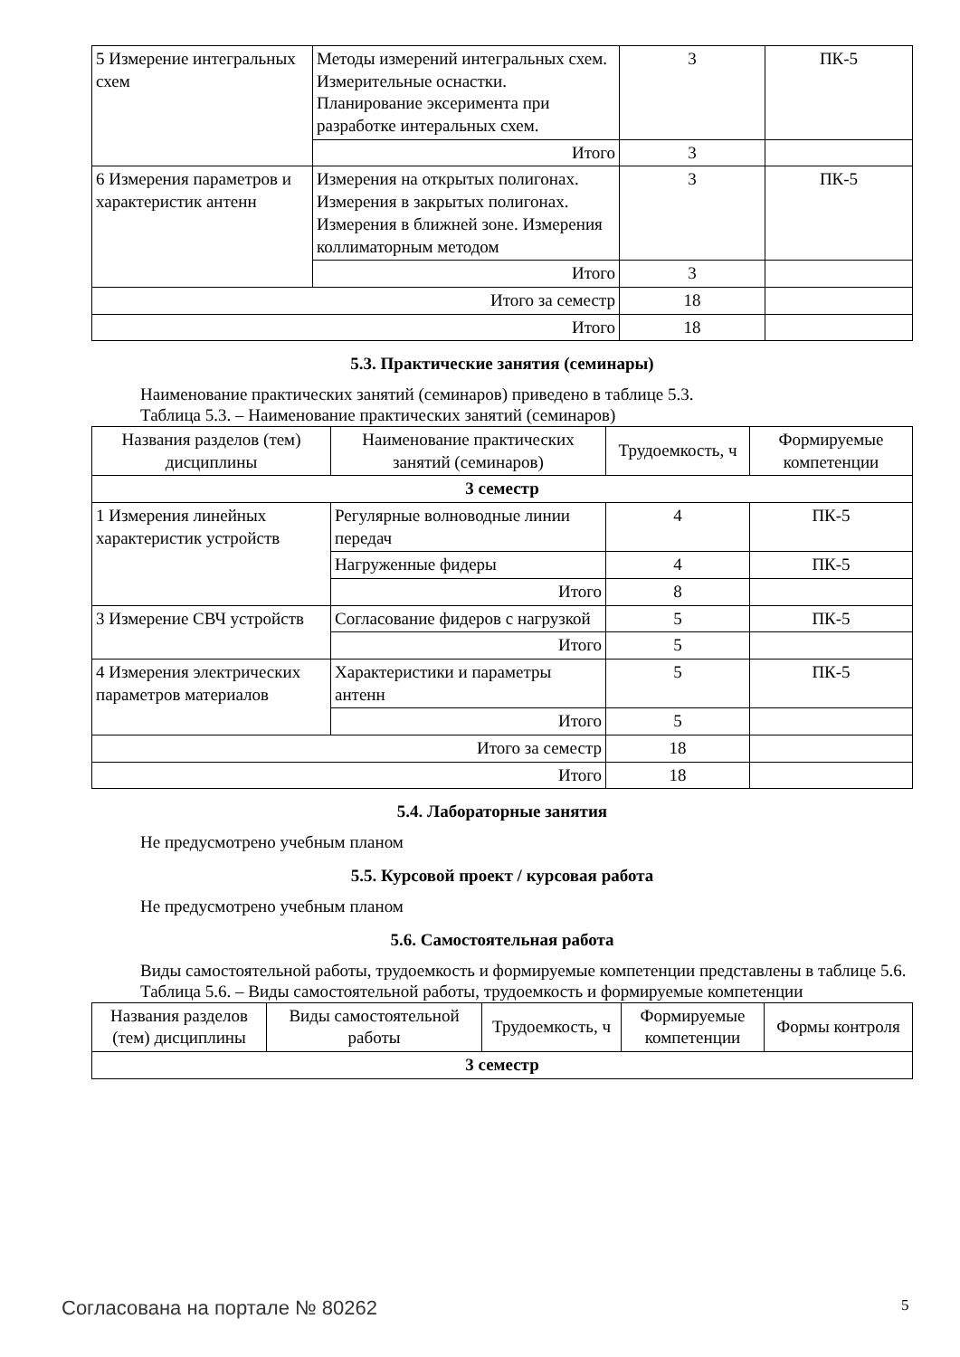| 5 Измерение интегральных схем | Методы измерений интегральных схем. Измерительные оснастки. Планирование эксеримента при разработке интеральных схем. | 3 | ПК-5 |
| | Итого | 3 | |
| 6 Измерения параметров и характеристик антенн | Измерения на открытых полигонах. Измерения в закрытых полигонах. Измерения в ближней зоне. Измерения коллиматорным методом | 3 | ПК-5 |
| | Итого | 3 | |
| Итого за семестр | | 18 | |
| Итого | | 18 | |
5.3. Практические занятия (семинары)
Наименование практических занятий (семинаров) приведено в таблице 5.3.
Таблица 5.3. – Наименование практических занятий (семинаров)
| Названия разделов (тем) дисциплины | Наименование практических занятий (семинаров) | Трудоемкость, ч | Формируемые компетенции |
| --- | --- | --- | --- |
| 3 семестр | | | |
| 1 Измерения линейных характеристик устройств | Регулярные волноводные линии передач | 4 | ПК-5 |
| | Нагруженные фидеры | 4 | ПК-5 |
| | Итого | 8 | |
| 3 Измерение СВЧ устройств | Согласование фидеров с нагрузкой | 5 | ПК-5 |
| | Итого | 5 | |
| 4 Измерения электрических параметров материалов | Характеристики и параметры антенн | 5 | ПК-5 |
| | Итого | 5 | |
| Итого за семестр | | 18 | |
| Итого | | 18 | |
5.4. Лабораторные занятия
Не предусмотрено учебным планом
5.5. Курсовой проект / курсовая работа
Не предусмотрено учебным планом
5.6. Самостоятельная работа
Виды самостоятельной работы, трудоемкость и формируемые компетенции представлены в таблице 5.6.
Таблица 5.6. – Виды самостоятельной работы, трудоемкость и формируемые компетенции
| Названия разделов (тем) дисциплины | Виды самостоятельной работы | Трудоемкость, ч | Формируемые компетенции | Формы контроля |
| --- | --- | --- | --- | --- |
| 3 семестр | | | | |
Согласована на портале № 80262 5